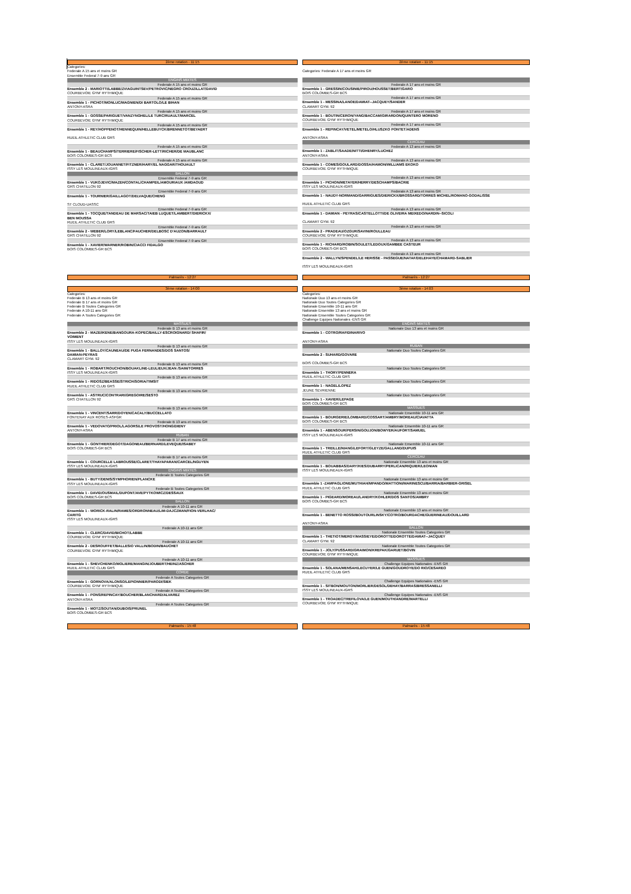2ème rotation - 11:15
Categories:
Federale A 15 ans et moins GR
Ensemble Federal 7-9 ans GR
ENGINS MIXTES
Federale A 15 ans et moins GR
Ensemble 2 - MARIOTTI/LABBE/ZVIAGUINTSEV/PETROVIC/NEGRO CROUZILLAT/DAVID
COURBEVOIE GYM' RYTHMIQUE
Federale A 15 ans et moins GR
Ensemble 1 - PICHOT/MONLUC/MAGNIEN/DI BARTOLO/LE BIHAN
ANTONY-ASRA
Federale A 15 ans et moins GR
Ensemble 1 - GOSSE/PARIGUET/VANZYNGHEL/LE TURC/RUAULT/MARCEL
COURBEVOIE GYM' RYTHMIQUE
Federale A 15 ans et moins GR
Ensemble 1 - REY/HOPPENOT/HENNEQUIN/HELLEBUYCK/BRENNETOT/BEYAERT
RUEIL ATHLETIC CLUB GRS
Federale A 15 ans et moins GR
Ensemble 1 - BEAUCHAMPS/TERRIERE/FISCHER-LETT/RICHER/DE MAUBLANC
BOIS COLOMBES-GR BCS
Federale A 15 ans et moins GR
Ensemble 1 - CLARET/JOUANNET/FITZNER/HARY/EL NAGGAR/THOUAULT
ISSY LES MOULINEAUX-IGRS
BALLON
Ensemble Federal 7-9 ans GR
Ensemble 1 - VUKOJEVIC/MAZEH/CONTAL/CHAMPEIL/AMOURIAUX /AMDAOUD
GRS CHATILLON 92
Ensemble Federal 7-9 ans GR
Ensemble 1 - TOURNIER/GAILLAGOT/DELVAQUE/CHENG
ST CLOUD-UASSC
Ensemble Federal 7-9 ans GR
Ensemble 1 - TOCQUE/TANDEAU DE MARSAC/TAIEB LUQUET/LAMBERT/DIERICKX/
BEN MOUSSA
RUEIL ATHLETIC CLUB GRS
Ensemble Federal 7-9 ans GR
Ensemble 2 - WEBER/LORY/LEBLANC/FAUCHER/DELBOSC D'AUZON/BARRAULT
GRS CHATILLON 92
Ensemble Federal 7-9 ans GR
Ensemble 1 - XAVIER/WARNER/ROBIN/CIACCI FIDALGO
BOIS COLOMBES-GR BCS
2ème rotation - 11:15
Categories: Federale A 17 ans et moins GR
Federale A 17 ans et moins GR
Ensemble 1 - GRESSIN/COUSINIE/PIROU/HOUSSET/BERT/GARO
BOIS COLOMBES-GR BCS
Federale A 17 ans et moins GR
Ensemble 1 - MESSINA/LANOE/DAMIAT--JACQUEY/SANDER
CLAMART GYM. 92
Federale A 17 ans et moins GR
Ensemble 1 - BOUTIN/CERON/YANG/BACCAM/GIRARDON/QUINTERO MORENO
COURBEVOIE GYM' RYTHMIQUE
Federale A 17 ans et moins GR
Ensemble 1 - REPINCAY/VETEL/METELO/HLUSZKO PONTET/ADENS
ANTONY-ASRA
CERCEAU
Federale A 13 ans et moins GR
Ensemble 1 - ZABLIT/SAADE/NITTI/DHENRY/LUCHEZ
ANTONY-ASRA
Federale A 13 ans et moins GR
Ensemble 1 - COMES/GOULARD/DOSSA/HAMON/WILLIAMS EKOKO
COURBEVOIE GYM' RYTHMIQUE
Federale A 13 ans et moins GR
Ensemble 1 - PICHON/METAYER/HERRY/DESCHAMPS/BACRIE
ISSY LES MOULINEAUX-IGRS
Federale A 13 ans et moins GR
Ensemble 1 - NAUDY-NORMAND/GARRIGUES/DIERICKX/BROSSARD/TORRES MICHEL/ROMANO-GODALISSE
RUEIL ATHLETIC CLUB GRS
Federale A 13 ans et moins GR
Ensemble 1 - DAMIAN - PEYRAS/CASTELLOTTI/DE OLIVEIRA MEIXEDO/NARDIN--SICOLI
CLAMART GYM. 92
Federale A 13 ans et moins GR
Ensemble 2 - PRADEAU/OZGUR/SAVINI/ROULLEAU
COURBEVOIE GYM' RYTHMIQUE
Federale A 13 ans et moins GR
Ensemble 1 - RICHARD/ROBIN/SOULET/LEDOUX/GAMBEE CASTEUR
BOIS COLOMBES-GR BCS
Federale A 13 ans et moins GR
Ensemble 2 - WALLYN/SPENDEL/LE HERISSE - PASSEGUE/NATAF/DELEHAYE/CHAMARD-SABLIER
ISSY LES MOULINEAUX-IGRS
Palmarès - 12:27 Palmarès - 12:27
3ème rotation - 14:00
Categories:
Federale B 13 ans et moins GR
Federale B 17 ans et moins GR
Federale B Toutes Categories GR
Federale A 10-11 ans GR
Federale A Toutes Categories GR
MASSUES
Federale B 13 ans et moins GR
Ensemble 2 - MAZE/IKENE/BANGOURA-KOPEC/BAILLY-ESCROIGNARD/ SHAFIR/
VOIMENT
ISSY LES MOULINEAUX-IGRS
Federale B 13 ans et moins GR
Ensemble 1 - BALLOY/CAUNEAU/DE PUGA FERNANDES/DOS SANTOS/
DAMIAN-PEYRAS
CLAMART GYM. 92
Federale B 13 ans et moins GR
Ensemble 1 - ROBART/ROUCHON/BOUAKLINE-LEULIEUX/JEAN /SAIM/TORRES
ISSY LES MOULINEAUX-IGRS
Federale B 13 ans et moins GR
Ensemble 1 - RIDOSZ/BEASSE/STRICH/SORIA/TIMSIT
RUEIL ATHLETIC CLUB GRS
Federale B 13 ans et moins GR
Ensemble 1 - ASTRUC/CONTRARI/GREGOIRE/SESTO
GRS CHATILLON 92
Federale B 13 ans et moins GR
Ensemble 1 - VINCENT/SARR/DOYEN/CACALY/BUCCELLATO
FONTENAY AUX ROSES-ASFGR
Federale B 13 ans et moins GR
Ensemble 1 - VEDOVATO/PRIOL/LAGORS/LE PROVOST/HONG/DIENY
ANTONY-ASRA
RUBAN
Federale B 17 ans et moins GR
Ensemble 1 - GONTHIER/DEGOT/DAGONEAU/BERNARD/LEVEQUE/ISABEY
BOIS COLOMBES-GR BCS
Federale B 17 ans et moins GR
Ensemble 1 - COURCELLE LABROUSSE/CLARET/THAYAPARAN/CARCEL/NGUYEN
ISSY LES MOULINEAUX-IGRS
ENGINS MIXTES
Federale B Toutes Categories GR
Ensemble 1 - BUTY/DENIS/SYMPHORIEN/PLANCKE
ISSY LES MOULINEAUX-IGRS
Federale B Toutes Categories GR
Ensemble 1 - DAVID/OUSMAIL/DUPONT/AVE/PYTKOWICZ/DESSAUX
BOIS COLOMBES-GR BCS
BALLON
Federale A 10-11 ans GR
Ensemble 1 - WORICK-RALIN/RAMES/ORDRONNEAU/LIM-DAJCZMAN/FION-VERLHAC/
CARITG
ISSY LES MOULINEAUX-IGRS
Federale A 10-11 ans GR
Ensemble 1 - CLERC/DAVID/BICHOT/LABBE
COURBEVOIE GYM' RYTHMIQUE
Federale A 10-11 ans GR
Ensemble 2 - DESROUFFET/BALLESIO VALLIN/BODIN/BAUCHET
COURBEVOIE GYM' RYTHMIQUE
Federale A 10-11 ans GR
Ensemble 1 - SHEVCHENKO/MOLIERE/MANGIN/JOUBERT/HEINZ/ASCHER
RUEIL ATHLETIC CLUB GRS
CORDE
Federale A Toutes Categories GR
Ensemble 1 - GORNOVA/ALONSO/LEPIONNIER/PARODI/SIEK
COURBEVOIE GYM' RYTHMIQUE
Federale A Toutes Categories GR
Ensemble 1 - PONS/REPINCAY/BOUCHER/BLANCHARD/ALVAREZ
ANTONY-ASRA
Federale A Toutes Categories GR
Ensemble 1 - MOTZ/SOUTAN/DUBOIS/PRUNEL
BOIS COLOMBES-GR BCS
3ème rotation - 14:03
Categories:
Nationale Duo 13 ans et moins GR
Nationale Duo Toutes Categories GR
Nationale Ensemble 10-11 ans GR
Nationale Ensemble 13 ans et moins GR
Nationale Ensemble Toutes Categories GR
Challenge Equipes Nationales -ENS GR
ENGINS MIXTES
Nationale Duo 13 ans et moins GR
Ensemble 1 - COTRO/RAFIDINARIVO
ANTONY-ASRA
RUBAN
Nationale Duo Toutes Categories GR
Ensemble 2 - SUHARD/GOVARE
BOIS COLOMBES-GR BCS
Nationale Duo Toutes Categories GR
Ensemble 1 - THORY/PENNERA
RUEIL ATHLETIC CLUB GRS
Nationale Duo Toutes Categories GR
Ensemble 1 - NAGEL/LOPEZ
JEUNE SEVRIENNE
Nationale Duo Toutes Categories GR
Ensemble 1 - XAVIER/LEPAGE
BOIS COLOMBES-GR BCS
MASSUES
Nationale Ensemble 10-11 ans GR
Ensemble 1 - BOURGERIE/LOMBARD/COSSART/AMBRY/MOREAU/CIAVATTA
BOIS COLOMBES-GR BCS
Nationale Ensemble 10-11 ans GR
Ensemble 1 - ABENSOUR/PERSIN/GOUJON/BOWYER/AUFORT/SAMUEL
ISSY LES MOULINEAUX-IGRS
Nationale Ensemble 10-11 ans GR
Ensemble 1 - TREILLE/NIANG/LEFORT/GLEYZE/GALLAND/DUPUIS
RUEIL ATHLETIC CLUB GRS
CERCEAU
Nationale Ensemble 13 ans et moins GR
Ensemble 1 - BOUABBAS/DARY/KIES/DUBARRY/PERLICAN/RIQUIER/LEONIAN
ISSY LES MOULINEAUX-IGRS
Nationale Ensemble 13 ans et moins GR
Ensemble 1 -ZAMPAGLIONE/MUTHIAH/MPANDO/MATTIONI/MARINESCU/BARRIA/BARBIER-GRISEL
RUEIL ATHLETIC CLUB GRS
Nationale Ensemble 13 ans et moins GR
Ensemble 1 - PIGEARD/MOREAU/LANDRY/KOHLER/DOS SANTOS/AMBRY
BOIS COLOMBES-GR BCS
Nationale Ensemble 13 ans et moins GR
Ensemble 1 - BENETTO ROSSI/BOUTOURLINSKY/COTRO/BOURDACHE/GUERINEAU/DOUILLARD
ANTONY-ASRA
BALLON
Nationale Ensemble Toutes Categories GR
Ensemble 1 - THETIOT/MERGY/MASSIEYE/DOROTTE/DOROTTE/DAMIAT--JACQUEY
CLAMART GYM. 92
Nationale Ensemble Toutes Categories GR
Ensemble 1 - JOLY/PUSSARD/GRAIMON/KREPAK/GARUET/BOVIN
COURBEVOIE GYM' RYTHMIQUE
MASSUES
Challenge Equipes Nationales -ENS GR
Ensemble 1 - SOLANA/MENSAH/LECUYER/LE GUEN/GOUDROYE/DO RIO/CESAREO
RUEIL ATHLETIC CLUB GRS
Challenge Equipes Nationales -ENS GR
Ensemble 1 - SITBON/MOUTON/MORLIER/DESOL/DEHAY/BARRAS/BRESSANELLI
ISSY LES MOULINEAUX-IGRS
Challenge Equipes Nationales -ENS GR
Ensemble 1 - TROADEC/TREFILOVA/LE GUEN/MOUTH/ANDRE/MARTELLI
COURBEVOIE GYM' RYTHMIQUE
Palmarès - 15:48 Palmarès - 15:48